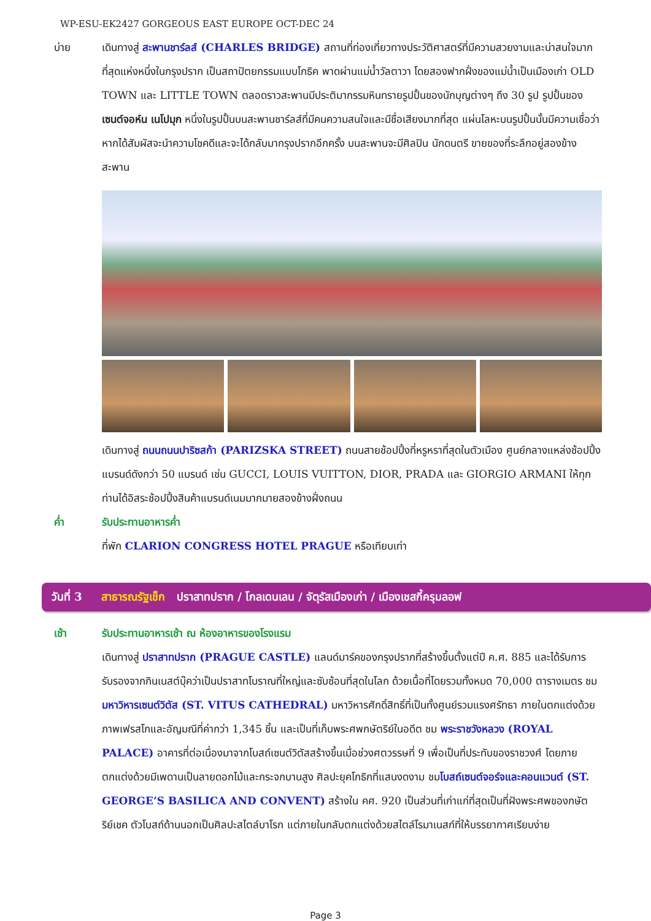WP-ESU-EK2427 GORGEOUS EAST EUROPE OCT-DEC 24
บ่าย เดินทางสู่ สะพานชาร์ลส์ (CHARLES BRIDGE) สถานที่ท่องเที่ยวทางประวัติศาสตร์ที่มีความสวยงามและน่าสนใจมากที่สุดแห่งหนึ่งในกรุงปราก เป็นสถาปัตยกรรมแบบโกธิค พาดผ่านแม่น้ำวัลตาวา โดยสองฟากฝั่งของแม่น้ำเป็นเมืองเก่า OLD TOWN และ LITTLE TOWN ตลอดราวสะพานมีประติมากรรมหินทรายรูปปั้นของนักบุญต่างๆ ถึง 30 รูป รูปปั้นของ เซนต์จอห์น เนโปมุก หนึ่งในรูปปั้นบนสะพานชาร์ลส์ที่มีคนความสนใจและมีชื่อเสียงมากที่สุด แผ่นโลหะบนรูปปั้นนั้นมีความเชื่อว่าหากได้สัมผัสจะนำความโชคดีและจะได้กลับมากรุงปรากอีกครั้ง บนสะพานจะมีศิลปิน นักดนตรี ขายของที่ระลึกอยู่สองข้างสะพาน
เดินทางสู่ ถนนถนนปาริซสก้า (PARIZSKA STREET) ถนนสายช้อปปิ้งที่หรูหราที่สุดในตัวเมือง ศูนย์กลางแหล่งช้อปปิ้งแบรนด์ดังกว่า 50 แบรนด์ เช่น GUCCI, LOUIS VUITTON, DIOR, PRADA และ GIORGIO ARMANI ให้ทุกท่านได้อิสระช้อปปิ้งสินค้าแบรนด์เนมมากมายสองข้างฝั่งถนน
ค่ำ รับประทานอาหารค่ำ
ที่พัก CLARION CONGRESS HOTEL PRAGUE หรือเทียบเท่า
วันที่ 3 สาธารณรัฐเช็ก ปราสาทปราก / โกลเดนเลน / จัตุรัสเมืองเก่า / เมืองเชสกี้ครุมลอฟ
เช้า รับประทานอาหารเช้า ณ ห้องอาหารของโรงแรม
เดินทางสู่ ปราสาทปราก (PRAGUE CASTLE) แลนด์มาร์คของกรุงปรากที่สร้างขึ้นตั้งแต่ปี ค.ศ. 885 และได้รับการรับรองจากกินเนสต์บุ๊คว่าเป็นปราสาทโบราณที่ใหญ่และซับซ้อนที่สุดในโลก ด้วยเนื้อที่โดยรวมทั้งหมด 70,000 ตารางเมตร ชม มหาวิหารเซนต์วิตัส (ST. VITUS CATHEDRAL) มหาวิหารศักดิ์สิทธิ์ที่เป็นทั้งศูนย์รวมแรงศรัทธา ภายในตกแต่งด้วยภาพเฟรสโกและอัญมณีที่ค่ากว่า 1,345 ชิ้น และเป็นที่เก็บพระศพกษัตริย์ในอดีต ชม พระราชวังหลวง (ROYAL PALACE) อาคารที่ต่อเนื่องมาจากโบสถ์เซนต์วิตัสสร้างขึ้นเมื่อช่วงศตวรรษที่ 9 เพื่อเป็นที่ประทับของราชวงศ์ โดยภายตกแต่งด้วยมีเพดานเป็นลายดอกไม้และกระจกบานสูง ศิลปะยุคโกธิกที่แสนงดงาม ชมโบสถ์เซนต์จอร์จและคอนแวนต์ (ST. GEORGE’S BASILICA AND CONVENT) สร้างใน คศ. 920 เป็นส่วนที่เก่าแก่ที่สุดเป็นที่ฝังพระศพของกษัตริย์เชค ตัวโบสถ์ด้านนอกเป็นศิลปะสไตล์บาโรก แต่ภายในกลับตกแต่งด้วยสไตล์โรมาเนสก์ที่ให้บรรยากาศเรียบง่าย
Page 3